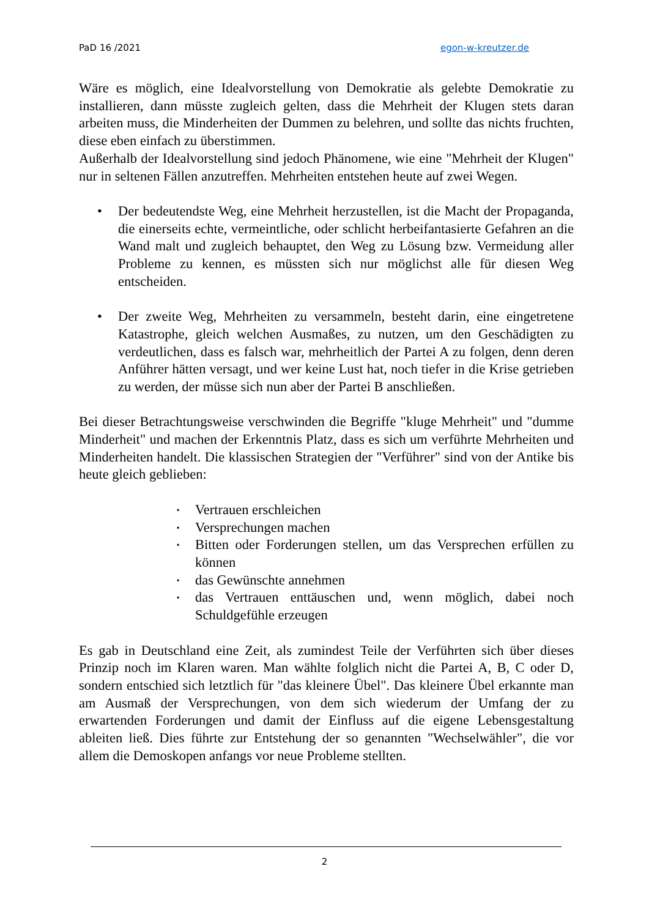PaD 16 /2021 egon-w-kreutzer.de
Wäre es möglich, eine Idealvorstellung von Demokratie als gelebte Demokratie zu installieren, dann müsste zugleich gelten, dass die Mehrheit der Klugen stets daran arbeiten muss, die Minderheiten der Dummen zu belehren, und sollte das nichts fruchten, diese eben einfach zu überstimmen.
Außerhalb der Idealvorstellung sind jedoch Phänomene, wie eine "Mehrheit der Klugen" nur in seltenen Fällen anzutreffen. Mehrheiten entstehen heute auf zwei Wegen.
• Der bedeutendste Weg, eine Mehrheit herzustellen, ist die Macht der Propaganda, die einerseits echte, vermeintliche, oder schlicht herbeifantasierte Gefahren an die Wand malt und zugleich behauptet, den Weg zu Lösung bzw. Vermeidung aller Probleme zu kennen, es müssten sich nur möglichst alle für diesen Weg entscheiden.
• Der zweite Weg, Mehrheiten zu versammeln, besteht darin, eine eingetretene Katastrophe, gleich welchen Ausmaßes, zu nutzen, um den Geschädigten zu verdeutlichen, dass es falsch war, mehrheitlich der Partei A zu folgen, denn deren Anführer hätten versagt, und wer keine Lust hat, noch tiefer in die Krise getrieben zu werden, der müsse sich nun aber der Partei B anschließen.
Bei dieser Betrachtungsweise verschwinden die Begriffe "kluge Mehrheit" und "dumme Minderheit" und machen der Erkenntnis Platz, dass es sich um verführte Mehrheiten und Minderheiten handelt. Die klassischen Strategien der "Verführer" sind von der Antike bis heute gleich geblieben:
▪ Vertrauen erschleichen
▪ Versprechungen machen
▪ Bitten oder Forderungen stellen, um das Versprechen erfüllen zu können
▪ das Gewünschte annehmen
▪ das Vertrauen enttäuschen und, wenn möglich, dabei noch Schuldgefühle erzeugen
Es gab in Deutschland eine Zeit, als zumindest Teile der Verführten sich über dieses Prinzip noch im Klaren waren. Man wählte folglich nicht die Partei A, B, C oder D, sondern entschied sich letztlich für "das kleinere Übel". Das kleinere Übel erkannte man am Ausmaß der Versprechungen, von dem sich wiederum der Umfang der zu erwartenden Forderungen und damit der Einfluss auf die eigene Lebensgestaltung ableiten ließ. Dies führte zur Entstehung der so genannten "Wechselwähler", die vor allem die Demoskopen anfangs vor neue Probleme stellten.
2